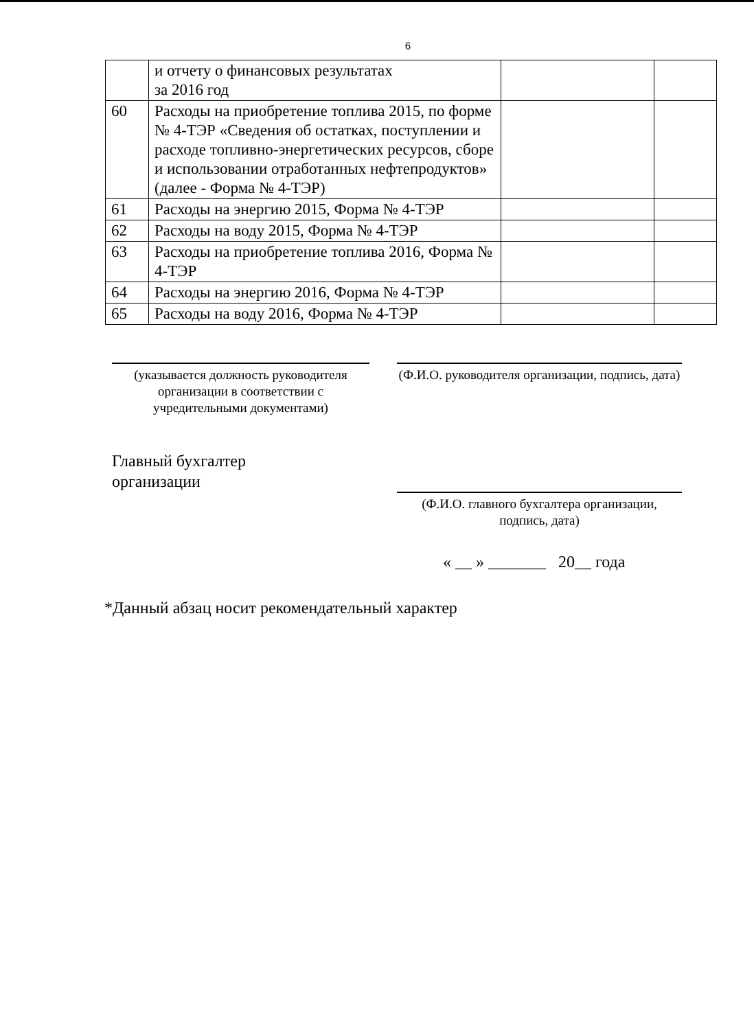6
| | и отчету о финансовых результатах за 2016 год | | |
| 60 | Расходы на приобретение топлива 2015, по форме № 4-ТЭР «Сведения об остатках, поступлении и расходе топливно-энергетических ресурсов, сборе и использовании отработанных нефтепродуктов» (далее - Форма № 4-ТЭР) | | |
| 61 | Расходы на энергию 2015, Форма № 4-ТЭР | | |
| 62 | Расходы на воду 2015, Форма № 4-ТЭР | | |
| 63 | Расходы на приобретение топлива 2016, Форма № 4-ТЭР | | |
| 64 | Расходы на энергию 2016, Форма № 4-ТЭР | | |
| 65 | Расходы на воду 2016, Форма № 4-ТЭР | | |
(указывается должность руководителя организации в соответствии с учредительными документами)
(Ф.И.О. руководителя организации, подпись, дата)
Главный бухгалтер
организации
(Ф.И.О. главного бухгалтера организации, подпись, дата)
« __ » _______ 20__ года
*Данный абзац носит рекомендательный характер